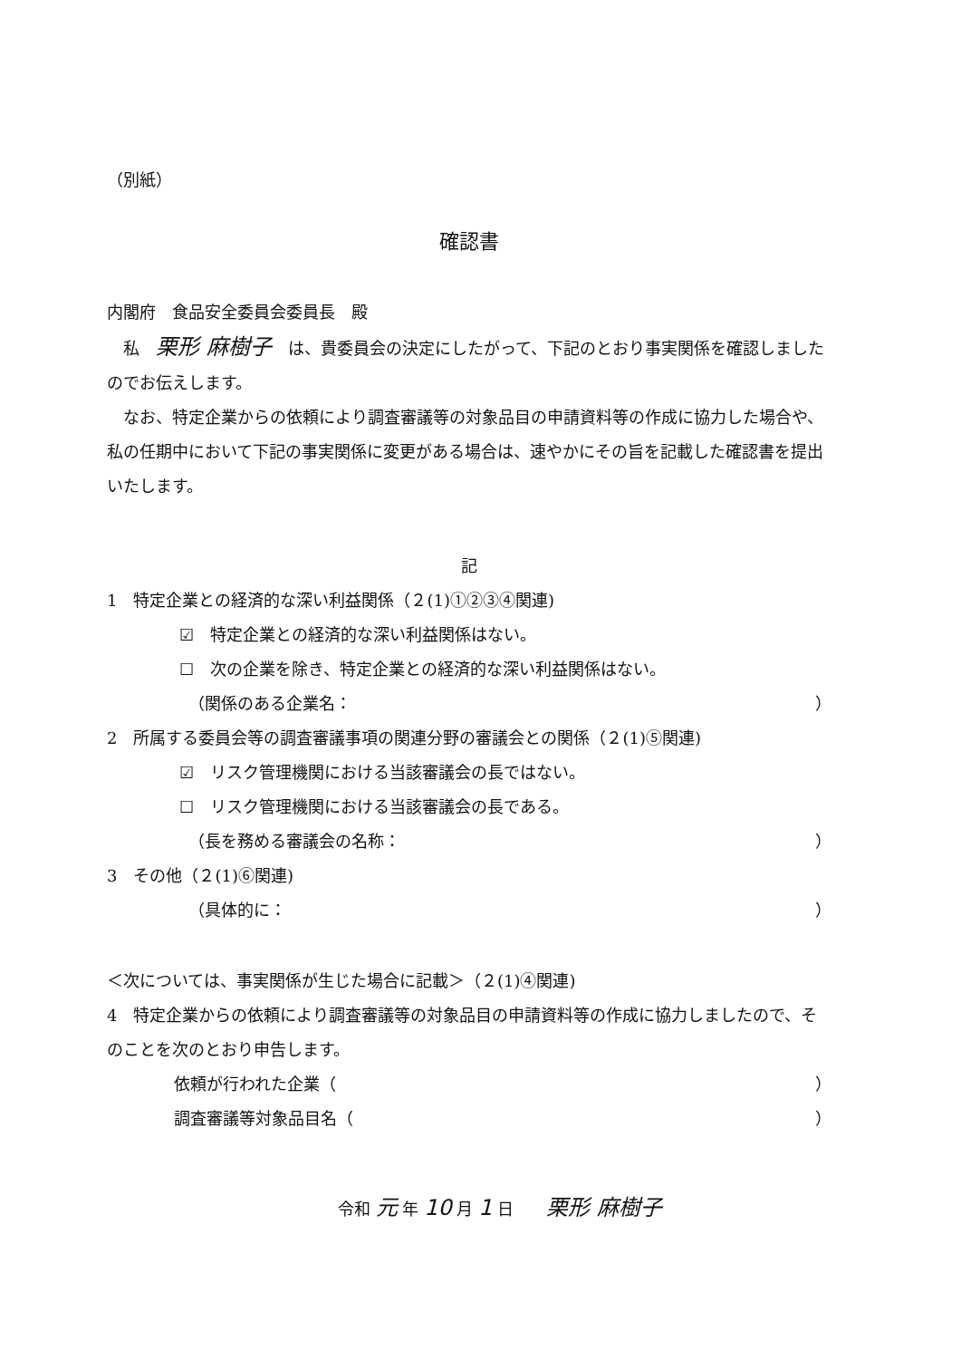（別紙）
確認書
内閣府　食品安全委員会委員長　殿
　私　栗形 麻樹子　は、貴委員会の決定にしたがって、下記のとおり事実関係を確認しましたのでお伝えします。
　なお、特定企業からの依頼により調査審議等の対象品目の申請資料等の作成に協力した場合や、私の任期中において下記の事実関係に変更がある場合は、速やかにその旨を記載した確認書を提出いたします。
記
1　特定企業との経済的な深い利益関係（２(1)①②③④関連)
☑　特定企業との経済的な深い利益関係はない。
☐　次の企業を除き、特定企業との経済的な深い利益関係はない。
（関係のある企業名： ）
2　所属する委員会等の調査審議事項の関連分野の審議会との関係（２(1)⑤関連)
☑　リスク管理機関における当該審議会の長ではない。
☐　リスク管理機関における当該審議会の長である。
（長を務める審議会の名称： ）
3　その他（２(1)⑥関連)
（具体的に： ）
＜次については、事実関係が生じた場合に記載＞（２(1)④関連)
4　特定企業からの依頼により調査審議等の対象品目の申請資料等の作成に協力しましたので、そのことを次のとおり申告します。
依頼が行われた企業（ ）
調査審議等対象品目名（ ）
令和 元 年 10 月 1 日　　栗形 麻樹子